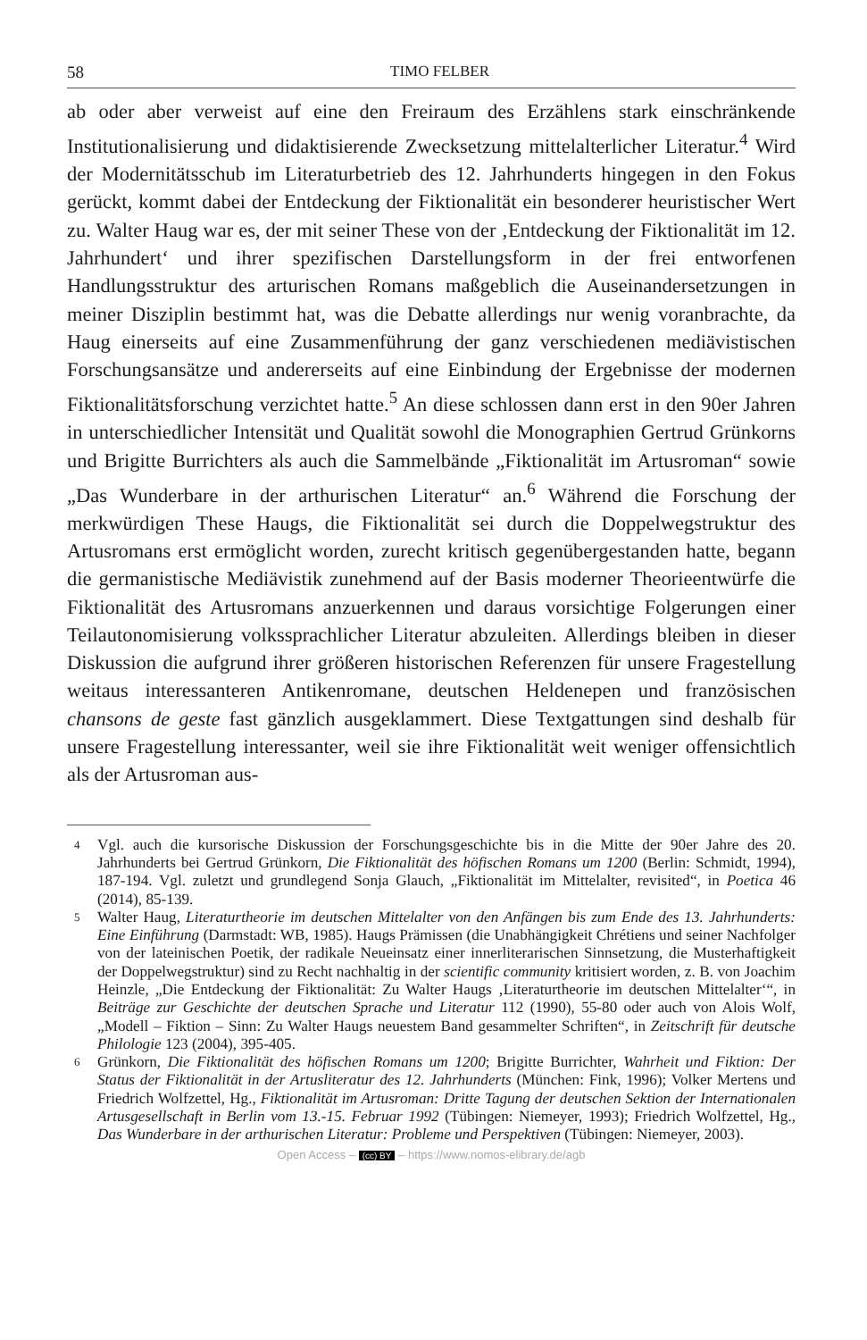58 TIMO FELBER
ab oder aber verweist auf eine den Freiraum des Erzählens stark einschränkende Institutionalisierung und didaktisierende Zwecksetzung mittelalterlicher Literatur.<sup>4</sup> Wird der Modernitätsschub im Literaturbetrieb des 12. Jahrhunderts hingegen in den Fokus gerückt, kommt dabei der Entdeckung der Fiktionalität ein besonderer heuristischer Wert zu. Walter Haug war es, der mit seiner These von der ‚Entdeckung der Fiktionalität im 12. Jahrhundert‘ und ihrer spezifischen Darstellungsform in der frei entworfenen Handlungsstruktur des arturischen Romans maßgeblich die Auseinandersetzungen in meiner Disziplin bestimmt hat, was die Debatte allerdings nur wenig voranbrachte, da Haug einerseits auf eine Zusammenführung der ganz verschiedenen mediävistischen Forschungsansätze und andererseits auf eine Einbindung der Ergebnisse der modernen Fiktionalitätsforschung verzichtet hatte.<sup>5</sup> An diese schlossen dann erst in den 90er Jahren in unterschiedlicher Intensität und Qualität sowohl die Monographien Gertrud Grünkorns und Brigitte Burrichters als auch die Sammelbände „Fiktionalität im Artusroman“ sowie „Das Wunderbare in der arthurischen Literatur“ an.<sup>6</sup> Während die Forschung der merkwürdigen These Haugs, die Fiktionalität sei durch die Doppelwegstruktur des Artusromans erst ermöglicht worden, zurecht kritisch gegenübergestanden hatte, begann die germanistische Mediävistik zunehmend auf der Basis moderner Theorieentwürfe die Fiktionalität des Artusromans anzuerkennen und daraus vorsichtige Folgerungen einer Teilautonomisierung volkssprachlicher Literatur abzuleiten. Allerdings bleiben in dieser Diskussion die aufgrund ihrer größeren historischen Referenzen für unsere Fragestellung weitaus interessanteren Antikenromane, deutschen Heldenepen und französischen chansons de geste fast gänzlich ausgeklammert. Diese Textgattungen sind deshalb für unsere Fragestellung interessanter, weil sie ihre Fiktionalität weit weniger offensichtlich als der Artusroman aus-
4 Vgl. auch die kursorische Diskussion der Forschungsgeschichte bis in die Mitte der 90er Jahre des 20. Jahrhunderts bei Gertrud Grünkorn, Die Fiktionalität des höfischen Romans um 1200 (Berlin: Schmidt, 1994), 187-194. Vgl. zuletzt und grundlegend Sonja Glauch, „Fiktionalität im Mittelalter, revisited“, in Poetica 46 (2014), 85-139.
5 Walter Haug, Literaturtheorie im deutschen Mittelalter von den Anfängen bis zum Ende des 13. Jahrhunderts: Eine Einführung (Darmstadt: WB, 1985). Haugs Prämissen (die Unabhängigkeit Chrétiens und seiner Nachfolger von der lateinischen Poetik, der radikale Neueinsatz einer innerliterarischen Sinnsetzung, die Musterhaftigkeit der Doppelwegstruktur) sind zu Recht nachhaltig in der scientific community kritisiert worden, z. B. von Joachim Heinzle, „Die Entdeckung der Fiktionalität: Zu Walter Haugs ‚Literaturtheorie im deutschen Mittelalter‘“, in Beiträge zur Geschichte der deutschen Sprache und Literatur 112 (1990), 55-80 oder auch von Alois Wolf, „Modell – Fiktion – Sinn: Zu Walter Haugs neuestem Band gesammelter Schriften“, in Zeitschrift für deutsche Philologie 123 (2004), 395-405.
6 Grünkorn, Die Fiktionalität des höfischen Romans um 1200; Brigitte Burrichter, Wahrheit und Fiktion: Der Status der Fiktionalität in der Artusliteratur des 12. Jahrhunderts (München: Fink, 1996); Volker Mertens und Friedrich Wolfzettel, Hg., Fiktionalität im Artusroman: Dritte Tagung der deutschen Sektion der Internationalen Artusgesellschaft in Berlin vom 13.-15. Februar 1992 (Tübingen: Niemeyer, 1993); Friedrich Wolfzettel, Hg., Das Wunderbare in der arthurischen Literatur: Probleme und Perspektiven (Tübingen: Niemeyer, 2003).
Open Access – (cc) BY – https://www.nomos-elibrary.de/agb